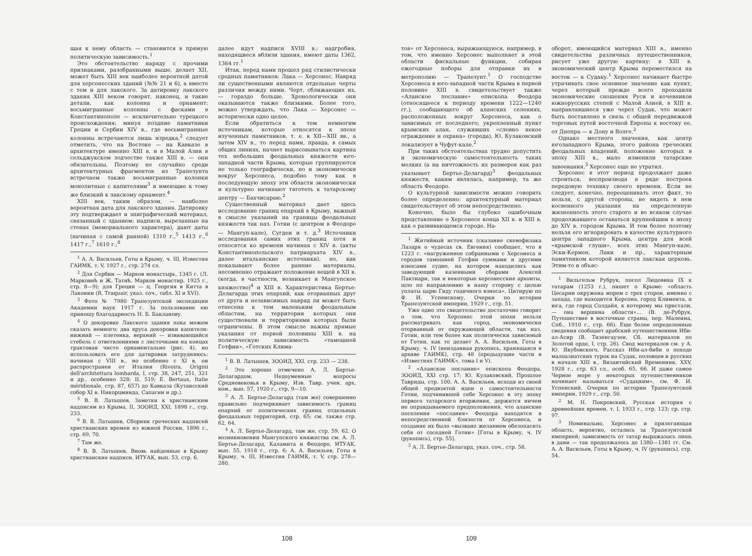щая к нему область — становится в прямую политическую зависимость.<sup>1</sup>
Это обстоятельство наряду с прочими признаками, разобранными выше, делает XII, может быть XIII век наиболее вероятной датой для херсонесских зданий (№№ 21 и 6), а вместе с тем и для лакского. За датировку лакского здания XIII веком говорят, наконец, и такие детали, как колонна и орнамент: восьмигранные колонны с фасками в Константинополе — исключительно турецкого происхождения; минуя поздние памятники Греции и Сербии XIV в., где восьмигранные колонны встречаются лишь изредка,<sup>2</sup> следует отметить, что на Востоке — на Кавказе в архитектуре именно XIII в. и в Малой Азии в сельджукском зодчестве также XIII в. — они обязательны. Поэтому не случайно среди архитектурных фрагментов из Трапезунта встречаем также восьмигранные колонки монолитные с капителями<sup>3</sup> и имеющие к тому же близкий к лакскому орнамент.<sup>4</sup>
XIII век, таким образом, — наиболее вероятная дата для лакского здания. Датировку эту подтверждает и эпиграфический материал, связанный с зданием: надписи, вырезанные на стенах (мемориального характера), дают даты (начиная с самой ранней) 1310 г.,<sup>5</sup> 1413 г.,<sup>6</sup> 1417 г.,<sup>7</sup> 1610 г.;<sup>8</sup>
<sup>1</sup> А. А. Васильев, Готы в Крыму, ч. III, Известия ГАИМК, т. V, 1927 г., стр. 274 сл.
<sup>2</sup> Для Сербии — Марков монастырь, 1345 г. (Л. Марковић и Ж. Татић, Марков монастир, 1925 г., стр. 8—9); для Греции — ц. Георгия в Китта в Лаконии (R. Traquair, указ. соч., табл. XI и XVI).
<sup>3</sup> Фото № 7980 Трапезунтской экспедиции Академии наук 1917 г. За пользование ею приношу благодарность Н. Б. Бакланову.
<sup>4</sup> О декоровке Лакского здания пока можем сказать немного: два яруса декоровки капители: нижний — плетенка, верхний — извивающийся стебель с ответвлениями с листочками на концах трактован чисто орнаментально (рис. 4), но использовать его для датировки затрудняюсь: начиная с VIII в., но особенно с XI в. он распространен от Италии (Rivoira, Origini dell'architettura lombarda, I, стр. 38, 247, 251, 321 и др., особенно 328; II, 519; E. Bertaux, Italie méridionale, стр. 87, 657) до Кавказа (Кутаисский собор XI в. Никорцминда, Сапагин и др.).
<sup>5</sup> В. В. Латышев, Заметки к христианским надписям из Крыма, II, ЗООИД, XXI, 1898 г., стр. 233.
<sup>6</sup> В. В. Латышев, Сборник греческих надписей христианских времен из южной России, 1896 г., стр. 69, 70.
<sup>7</sup> Там же.
<sup>8</sup> В. В. Латышев, Вновь найденные в Крыму христианские надписи, ИТУАК, вып. 53, стр. 6.
далее идут надписи XVIII в.; надгробия, находящиеся вблизи здания, имеют даты 1362, 1364 гг.<sup>1</sup>
Итак, перед нами прошел ряд стилистически сродных памятников: Лака — Херсонес. Навряд ли существенными являются отдельные черты различия между ними. Черт, сближающих их, — гораздо больше. Хронологически они оказываются также близкими. Более того, можно утверждать, что Лака — Херсонес — исторически одно целое.
Если обратиться к тем немногим источникам, которые относятся к эпохе изученных памятников, т. е. к XII—XIII вв., а затем XIV в., то перед нами, правда, в самых общих линиях, начнет вырисовываться картина тех небольших феодальных княжеств юго-западной части Крыма, которые группируются не только географически, но и экономически вокруг Херсонеса, подобно тому как в последующую эпоху эти области экономически и культурно начинают тяготеть к татарскому центру — Бахчисараю.<sup>2</sup>
Существенный материал дает здесь исследование границ епархий в Крыму, важный в смысле указаний на границы феодальных княжеств так наз. Готии (с центром в Феодоро — Мангуп-кале), Сугдеи и т. д.<sup>3</sup> Источники исследования самих этих границ хотя и относятся ко времени начиная с XIV в. (акты Константинопольского патриархата XIV в., далее итальянские источники), но, как показывают более ранние материалы, несомненно отражают положение вещей в XII в. (когда, в частности, возникает и Мангупское княжество)<sup>4</sup> и XIII в. Характеристика Бертье-Делагарда этих епархий, как оторванных друг от друга и независимых навряд ли может быть отнесена к тем маленьким феодальным областям, на территории которых они существовали и территориями которых были ограничены. В этом смысле важны прямые указания от первой половины XIII в. на политическую зависимость «тамошней Готфии», «Готских Клима-
<sup>1</sup> В. В. Латышев, ЗООИД, XXI, стр. 233 — 238.
<sup>2</sup> Это хорошо отмечено А. Л. Бертье-Делагардом, Недоуменные вопросы Средневековья в Крыму, Изв. Тавр. учен. арх. ком., вып. 57, 1920 г., стр. 9—10.
<sup>3</sup> А. Л. Бертье-Делагард (там же) совершенно правильно подчеркивает зависимость границ епархий от политических границ отдельных феодальных территорий, стр. 65; см. также стр. 62, 64.
<sup>4</sup> А. Л. Бертье-Делагард, там же, стр. 59, 62. О возникновении Мангупского княжества см. А. Л. Бертье-Делагард, Каламита и Феодоро, ИТУАК, вып. 55, 1918 г., стр. 6; А. А. Васильев, Готы в Крыму, ч. III, Известия ГАИМК, т. V, стр. 278—280.
108
тов» от Херсонеса, выражающуюся, например, в том, что именно Херсонес выполняет в этой области фискальные функции, собирая ежегодные поборы для отправки их в метрополию — Трапезунт.<sup>1</sup> О господстве Херсонеса в юго-западной части Крыма в первой половине XIII в. свидетельствует также «Аланское послание» епископа Феодора (относящееся к периоду времени 1222—1240 гг.), сообщающего об аланских селениях, расположенных вокруг Херсонеса, как о зависимых от последнего; укрепленный пункт крымских алан, служивших «словно некое ограждение и охрана» (города), Ю. Кулаковский локализует в Чуфут-кале.<sup>2</sup>
При таких обстоятельствах трудно допустить и экономическую самостоятельность таких мелких (а на ничтожность их размеров как раз указывает Бертье-Делагард)<sup>3</sup> феодальных княжеств, каким являлась, например, та же область Феодоро.
О культурной зависимости можно говорить более определенно: архитектурный материал свидетельствует об этом непосредственно.
Конечно, было бы глубоко ошибочным представление о Херсонесе конца XII в. и XIII в. как о развивающемся городе. На-
<sup>1</sup> Житийный источник (сказание скевофилака Лазаря о чудесах св. Евгения) сообщает, что в 1223 г. «нагруженное собранными с Херсонеса и городов тамошней Готфии суммами и другими взносами судно, на котором находились как заведующий казенными сборами Алексей Пактиари, так и некоторые херсонесские архонты, шло по направлению в нашу сторону с целью уплаты царю Гиду годичного взноса». Цитирую по Ф. И. Успенскому, Очерки по истории Трапезунтской империи, 1929 г., стр. 51.
Уже одно это свидетельство достаточно говорит о том, что Херсонес этой эпохи нельзя рассматривать как город, экономически оторванный от окружающей области, так наз. Готии, или тем более как политически зависимый от Готии, как то делает А. А. Васильев, Готы в Крыму, ч. IV (неизданная рукопись, хранящаяся в архиве ГАИМК), стр. 48 (предыдущие части в «Известиях ГАИМК», тома I и V).
<sup>2</sup> «Аланское послание» епископа Феодора, ЗООИД, XXI стр. 17; Ю. Кулаковский, Прошлое Тавриды, стр. 100. А. А. Васильев, исходя из своей общей предвзятой идеи о самостоятельности Готии, подчинившей себе Херсонес в эту эпоху первого татарского вторжения, держится ничем не оправдываемого предположения, что аланские поселения «послания» Феодора находятся в непосредственной близости от Херсонеса, и создание их было «вызвано желанием обезопасить себя от соседней Готии» [Готы в Крыму, ч. IV (рукопись), стр. 55].
<sup>3</sup> А. Л. Бертье-Делагард, указ. соч., стр. 58.
109
оборот, имеющийся материал XIII в., именно свидетельства различных путешественников, рисует уже другую картину: в XIII в. экономический центр Крыма переместился на восток — к Судаку.<sup>1</sup> Херсонес начинает быстро утрачивать свое основное значение как пункт, через который прежде всего проходили экономические сношения Руси и кочевников южнорусских степей с Малой Азией, в XIII в. направлявшиеся уже через Судак, что может быть поставлено в связь с общей передвижкой торговых путей восточной Европы к востоку ее, от Днепра — к Дону и Волге.<sup>2</sup>
Однако местного значения, как центр югозападного Крыма, этого района греческих феодальных владений, положение которых в эпоху XIII в., мало изменили татарские завоевания,<sup>3</sup> Херсонес еще не утратил.
Херсонес в этот период продолжает даже строиться, воспроизводя в ряде построек передовую технику своего времени. Если не следует, конечно, переоценивать этот факт, то нельзя, с другой стороны, не видеть в нем косвенного указания на определенную жизненность этого старого и во всяком случае продолжавшего оставаться крупнейшим в эпоху до XIV в. городом Крыма. И тем более поэтому нельзя его игнорировать в качестве культурного центра западного Крыма, центра для всей «крымской глуши», всех этих Мангуп-кале, Эски-Кермен, Лаки и пр., характерным памятником которой является лакская церковь. Этим-то и объяс-
<sup>1</sup> Вильгельм Рубрук, посол Людовика IX к татарам (1253 г.), пишет о Крыме: «область Цесарии окружена морем с трех сторон, именно с запада, где находится Керсона, город Климента, и юга, где город Солдайя, к которому мы пристали, — она вершина области»... (В. де-Рубрук, Путешествие в восточные страны, пер. Малеина, Спб., 1910 г., стр. 66). Еще более определенные сведения сообщает арабский путешественник Ибн-ал-Асир (В. Тизенгаузен, Сб. материалов по Золотой орде, I, стр. 26). Свод материалов см. у А. Ю. Якубовского, Рассказ Ибн-ал-биби о походе малоазиатских турок на Судак, половцев и русских в начале XIII в., Византийский Временник, XXV, 1928 г., стр. 63 сл., особ. 65, 66. И даже самое Черное море у некоторых путешественников начинает называться «Судацким», см. Ф. И. Успенский, Очерки по истории Трапезунтской империи, 1929 г., стр. 50.
<sup>2</sup> М. Н. Покровский, Русская история с древнейших времен, т. I, 1933 г., стр. 123; ср. стр. 97.
<sup>3</sup> Номинально, Херсонес и прилегающая область, вероятно, остались за Трапезунтской империей; зависимость от татар выражалась лишь в дани — так продолжалось до 1380—1381 гг. См. А. А. Васильев, Готы в Крыму, ч. IV (рукопись), стр. 54.